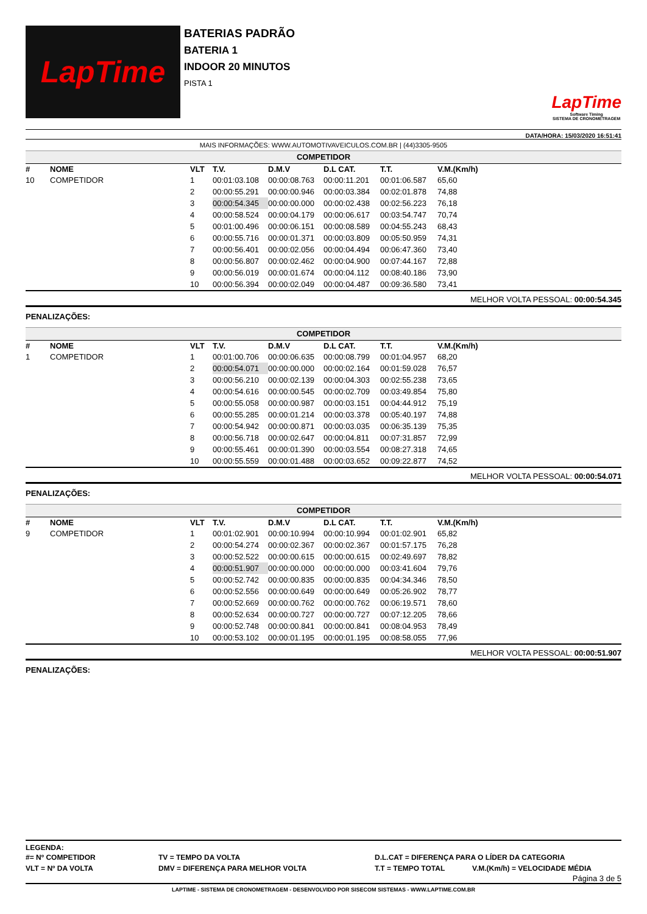LapTime
BATERIAS PADRÃO
BATERIA 1
INDOOR 20 MINUTOS
PISTA 1
LapTime
Software Timing
SISTEMA DE CRONOMETRAGEM
DATA/HORA: 15/03/2020 16:51:41
MAIS INFORMAÇÕES: WWW.AUTOMOTIVAVEICULOS.COM.BR | (44)3305-9505
COMPETIDOR
| # | NOME | VLT | T.V. | D.M.V | D.L CAT. | T.T. | V.M.(Km/h) |
| --- | --- | --- | --- | --- | --- | --- | --- |
| 10 | COMPETIDOR | 1 | 00:01:03.108 | 00:00:08.763 | 00:00:11.201 | 00:01:06.587 | 65,60 |
| | | 2 | 00:00:55.291 | 00:00:00.946 | 00:00:03.384 | 00:02:01.878 | 74,88 |
| | | 3 | 00:00:54.345 | 00:00:00.000 | 00:00:02.438 | 00:02:56.223 | 76,18 |
| | | 4 | 00:00:58.524 | 00:00:04.179 | 00:00:06.617 | 00:03:54.747 | 70,74 |
| | | 5 | 00:01:00.496 | 00:00:06.151 | 00:00:08.589 | 00:04:55.243 | 68,43 |
| | | 6 | 00:00:55.716 | 00:00:01.371 | 00:00:03.809 | 00:05:50.959 | 74,31 |
| | | 7 | 00:00:56.401 | 00:00:02.056 | 00:00:04.494 | 00:06:47.360 | 73,40 |
| | | 8 | 00:00:56.807 | 00:00:02.462 | 00:00:04.900 | 00:07:44.167 | 72,88 |
| | | 9 | 00:00:56.019 | 00:00:01.674 | 00:00:04.112 | 00:08:40.186 | 73,90 |
| | | 10 | 00:00:56.394 | 00:00:02.049 | 00:00:04.487 | 00:09:36.580 | 73,41 |
MELHOR VOLTA PESSOAL: 00:00:54.345
PENALIZAÇÕES:
COMPETIDOR
| # | NOME | VLT | T.V. | D.M.V | D.L CAT. | T.T. | V.M.(Km/h) |
| --- | --- | --- | --- | --- | --- | --- | --- |
| 1 | COMPETIDOR | 1 | 00:01:00.706 | 00:00:06.635 | 00:00:08.799 | 00:01:04.957 | 68,20 |
| | | 2 | 00:00:54.071 | 00:00:00.000 | 00:00:02.164 | 00:01:59.028 | 76,57 |
| | | 3 | 00:00:56.210 | 00:00:02.139 | 00:00:04.303 | 00:02:55.238 | 73,65 |
| | | 4 | 00:00:54.616 | 00:00:00.545 | 00:00:02.709 | 00:03:49.854 | 75,80 |
| | | 5 | 00:00:55.058 | 00:00:00.987 | 00:00:03.151 | 00:04:44.912 | 75,19 |
| | | 6 | 00:00:55.285 | 00:00:01.214 | 00:00:03.378 | 00:05:40.197 | 74,88 |
| | | 7 | 00:00:54.942 | 00:00:00.871 | 00:00:03.035 | 00:06:35.139 | 75,35 |
| | | 8 | 00:00:56.718 | 00:00:02.647 | 00:00:04.811 | 00:07:31.857 | 72,99 |
| | | 9 | 00:00:55.461 | 00:00:01.390 | 00:00:03.554 | 00:08:27.318 | 74,65 |
| | | 10 | 00:00:55.559 | 00:00:01.488 | 00:00:03.652 | 00:09:22.877 | 74,52 |
MELHOR VOLTA PESSOAL: 00:00:54.071
PENALIZAÇÕES:
COMPETIDOR
| # | NOME | VLT | T.V. | D.M.V | D.L CAT. | T.T. | V.M.(Km/h) |
| --- | --- | --- | --- | --- | --- | --- | --- |
| 9 | COMPETIDOR | 1 | 00:01:02.901 | 00:00:10.994 | 00:00:10.994 | 00:01:02.901 | 65,82 |
| | | 2 | 00:00:54.274 | 00:00:02.367 | 00:00:02.367 | 00:01:57.175 | 76,28 |
| | | 3 | 00:00:52.522 | 00:00:00.615 | 00:00:00.615 | 00:02:49.697 | 78,82 |
| | | 4 | 00:00:51.907 | 00:00:00.000 | 00:00:00.000 | 00:03:41.604 | 79,76 |
| | | 5 | 00:00:52.742 | 00:00:00.835 | 00:00:00.835 | 00:04:34.346 | 78,50 |
| | | 6 | 00:00:52.556 | 00:00:00.649 | 00:00:00.649 | 00:05:26.902 | 78,77 |
| | | 7 | 00:00:52.669 | 00:00:00.762 | 00:00:00.762 | 00:06:19.571 | 78,60 |
| | | 8 | 00:00:52.634 | 00:00:00.727 | 00:00:00.727 | 00:07:12.205 | 78,66 |
| | | 9 | 00:00:52.748 | 00:00:00.841 | 00:00:00.841 | 00:08:04.953 | 78,49 |
| | | 10 | 00:00:53.102 | 00:00:01.195 | 00:00:01.195 | 00:08:58.055 | 77,96 |
MELHOR VOLTA PESSOAL: 00:00:51.907
PENALIZAÇÕES:
LEGENDA:
| #= Nº COMPETIDOR | TV = TEMPO DA VOLTA | D.L.CAT = DIFERENÇA PARA O LÍDER DA CATEGORIA | |
| VLT = Nº DA VOLTA | DMV = DIFERENÇA PARA MELHOR VOLTA | T.T = TEMPO TOTAL | V.M.(Km/h) = VELOCIDADE MÉDIA |
Página 3 de 5
LAPTIME - SISTEMA DE CRONOMETRAGEM - DESENVOLVIDO POR SISECOM SISTEMAS - WWW.LAPTIME.COM.BR